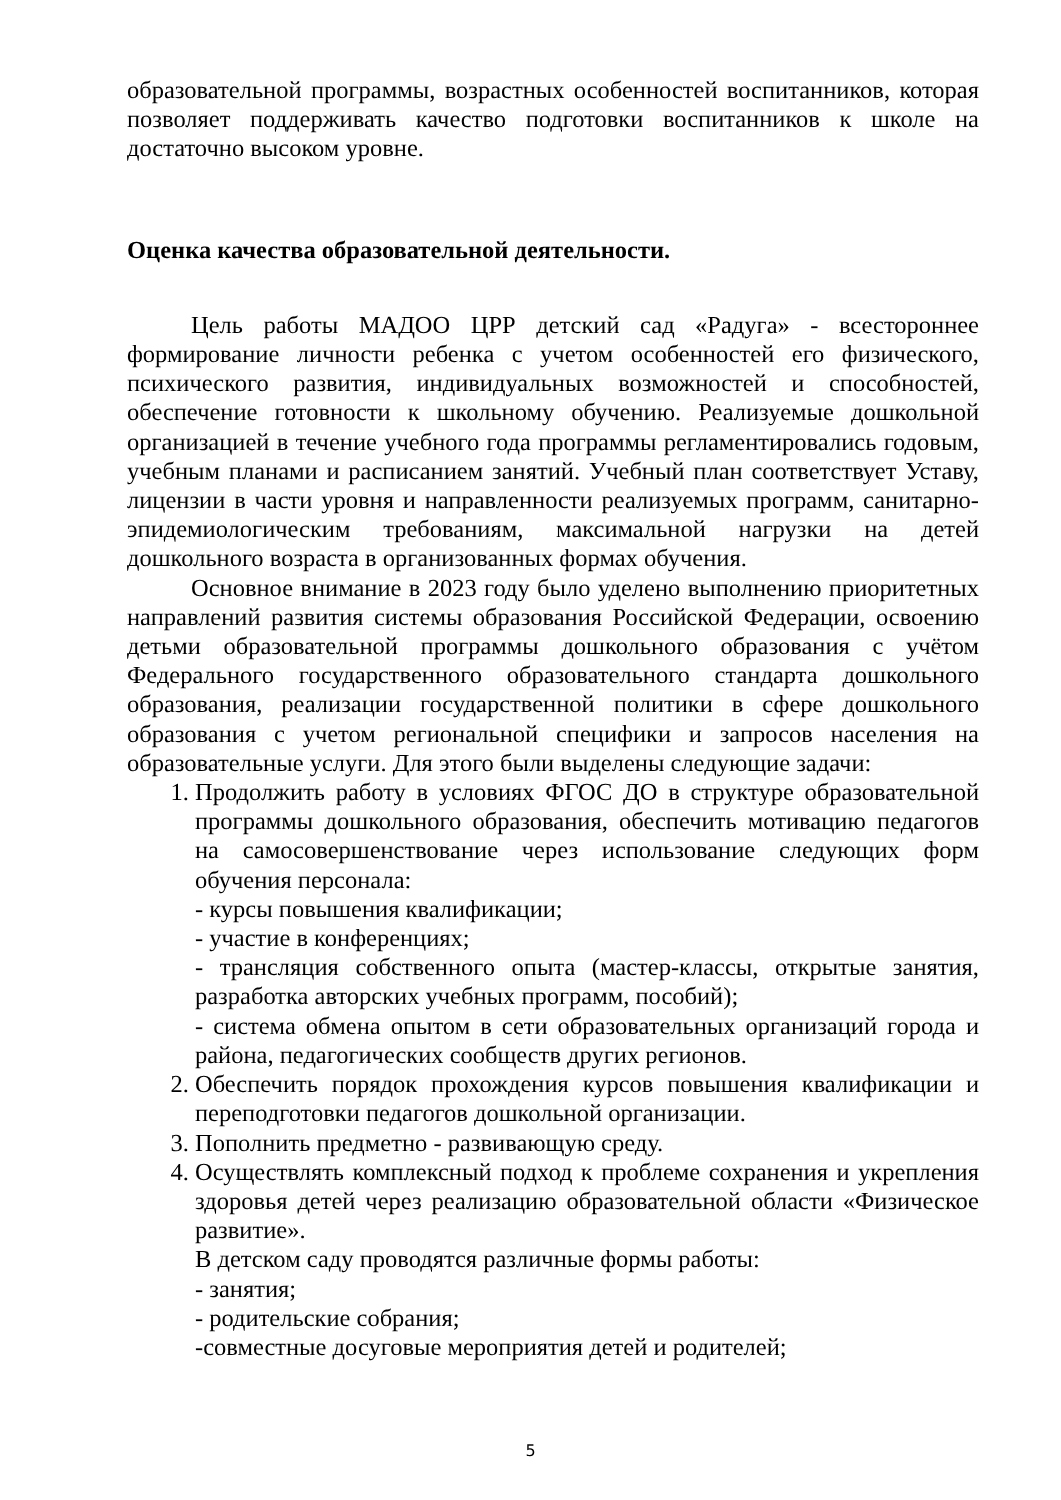образовательной программы, возрастных особенностей воспитанников, которая позволяет поддерживать качество подготовки воспитанников к школе на достаточно высоком уровне.
Оценка качества образовательной деятельности.
Цель работы МАДОО ЦРР детский сад «Радуга» - всестороннее формирование личности ребенка с учетом особенностей его физического, психического развития, индивидуальных возможностей и способностей, обеспечение готовности к школьному обучению. Реализуемые дошкольной организацией в течение учебного года программы регламентировались годовым, учебным планами и расписанием занятий. Учебный план соответствует Уставу, лицензии в части уровня и направленности реализуемых программ, санитарно-эпидемиологическим требованиям, максимальной нагрузки на детей дошкольного возраста в организованных формах обучения.
Основное внимание в 2023 году было уделено выполнению приоритетных направлений развития системы образования Российской Федерации, освоению детьми образовательной программы дошкольного образования с учётом Федерального государственного образовательного стандарта дошкольного образования, реализации государственной политики в сфере дошкольного образования с учетом региональной специфики и запросов населения на образовательные услуги. Для этого были выделены следующие задачи:
1. Продолжить работу в условиях ФГОС ДО в структуре образовательной программы дошкольного образования, обеспечить мотивацию педагогов на самосовершенствование через использование следующих форм обучения персонала:
- курсы повышения квалификации;
- участие в конференциях;
- трансляция собственного опыта (мастер-классы, открытые занятия, разработка авторских учебных программ, пособий);
- система обмена опытом в сети образовательных организаций города и района, педагогических сообществ других регионов.
2. Обеспечить порядок прохождения курсов повышения квалификации и переподготовки педагогов дошкольной организации.
3. Пополнить предметно - развивающую среду.
4. Осуществлять комплексный подход к проблеме сохранения и укрепления здоровья детей через реализацию образовательной области «Физическое развитие».
В детском саду проводятся различные формы работы:
- занятия;
- родительские собрания;
-совместные досуговые мероприятия детей и родителей;
5